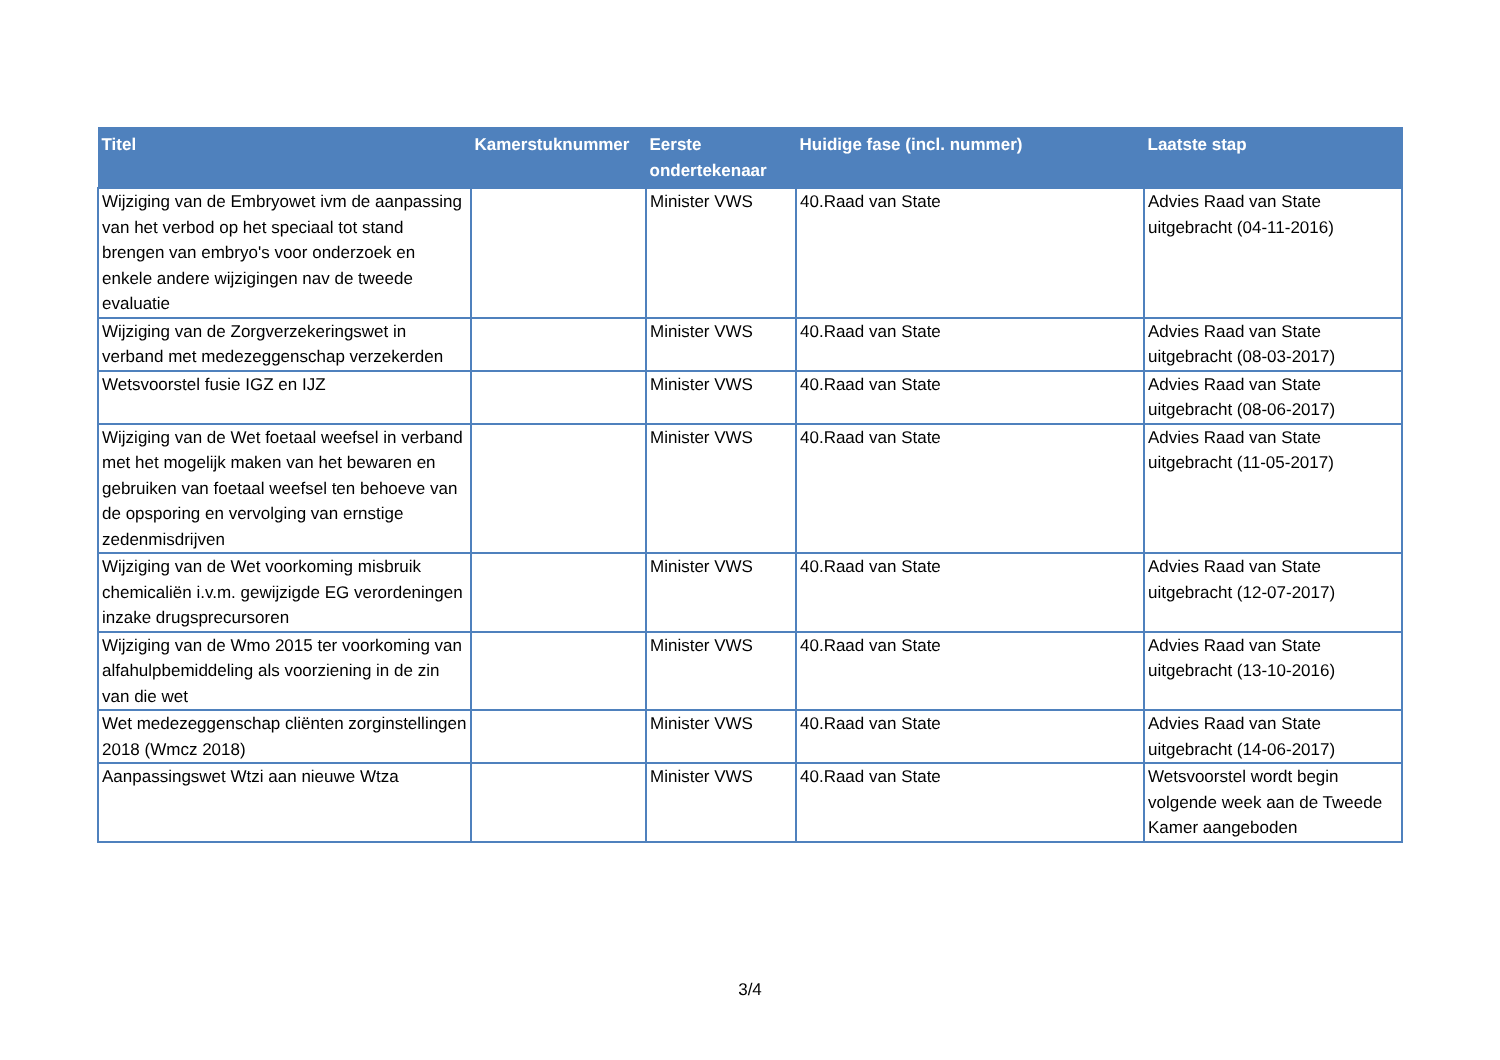| Titel | Kamerstuknummer | Eerste ondertekenaar | Huidige fase (incl. nummer) | Laatste stap |
| --- | --- | --- | --- | --- |
| Wijziging van de Embryowet ivm de aanpassing van het verbod op het speciaal tot stand brengen van embryo's voor onderzoek en enkele andere wijzigingen nav de tweede evaluatie | | Minister VWS | 40.Raad van State | Advies Raad van State uitgebracht (04-11-2016) |
| Wijziging van de Zorgverzekeringswet in verband met medezeggenschap verzekerden | | Minister VWS | 40.Raad van State | Advies Raad van State uitgebracht (08-03-2017) |
| Wetsvoorstel fusie IGZ en IJZ | | Minister VWS | 40.Raad van State | Advies Raad van State uitgebracht (08-06-2017) |
| Wijziging van de Wet foetaal weefsel in verband met het mogelijk maken van het bewaren en gebruiken van foetaal weefsel ten behoeve van de opsporing en vervolging van ernstige zedenmisdrijven | | Minister VWS | 40.Raad van State | Advies Raad van State uitgebracht (11-05-2017) |
| Wijziging van de Wet voorkoming misbruik chemicaliën i.v.m. gewijzigde EG verordeningen inzake drugsprecursoren | | Minister VWS | 40.Raad van State | Advies Raad van State uitgebracht (12-07-2017) |
| Wijziging van de Wmo 2015 ter voorkoming van alfahulpbemiddeling als voorziening in de zin van die wet | | Minister VWS | 40.Raad van State | Advies Raad van State uitgebracht (13-10-2016) |
| Wet medezeggenschap cliënten zorginstellingen 2018 (Wmcz 2018) | | Minister VWS | 40.Raad van State | Advies Raad van State uitgebracht (14-06-2017) |
| Aanpassingswet Wtzi aan nieuwe Wtza | | Minister VWS | 40.Raad van State | Wetsvoorstel wordt begin volgende week aan de Tweede Kamer aangeboden |
3/4